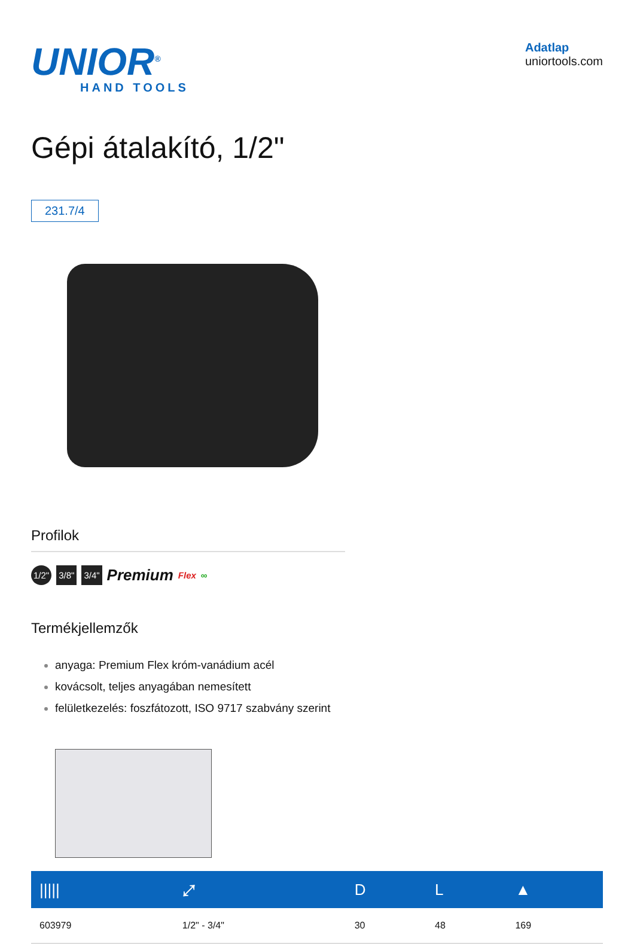UNIOR<sup>®</sup>
HAND TOOLS
Adatlap
uniortools.com
Gépi átalakító, 1/2"
231.7/4
Profilok
1/2" 3/8" 3/4" Premium Flex ∞
Termékjellemzők
anyaga: Premium Flex króm-vanádium acél
kovácsolt, teljes anyagában nemesített
felületkezelés: foszfátozott, ISO 9717 szabvány szerint
| ///// | ⤢ | D | L | ▲ |
| --- | --- | --- | --- | --- |
| 603979 | 1/2" - 3/4" | 30 | 48 | 169 |